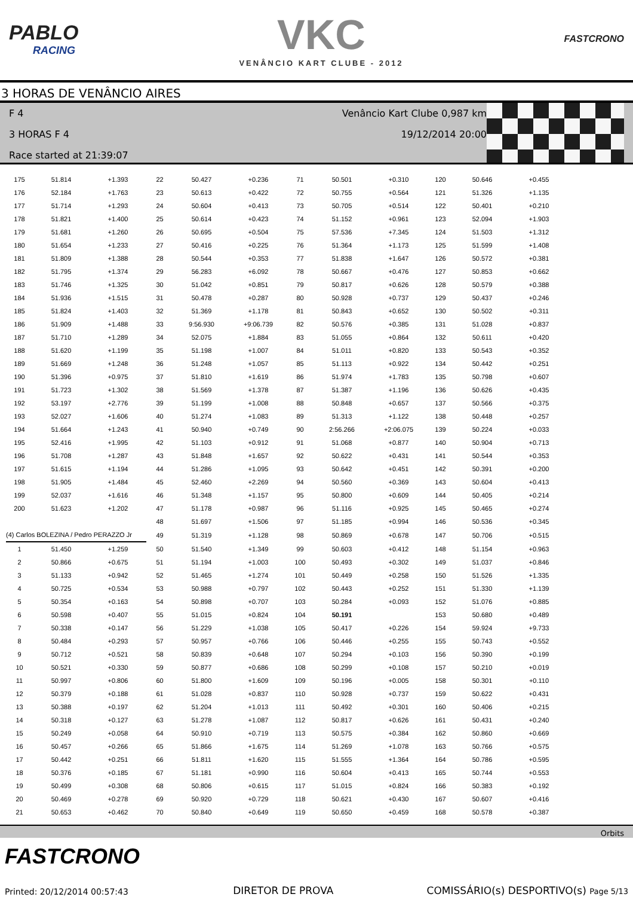PABLO
RACING
VKC
VENÂNCIO KART CLUBE - 2012
FASTCRONO
3 HORAS DE VENÂNCIO AIRES
F 4
3 HORAS F 4
Race started at 21:39:07
Venâncio Kart Clube 0,987 km
19/12/2014 20:00
| 175 | 51.814 | +1.393 | 22 | 50.427 | +0.236 | 71 | 50.501 | +0.310 | 120 | 50.646 | +0.455 |
| 176 | 52.184 | +1.763 | 23 | 50.613 | +0.422 | 72 | 50.755 | +0.564 | 121 | 51.326 | +1.135 |
| 177 | 51.714 | +1.293 | 24 | 50.604 | +0.413 | 73 | 50.705 | +0.514 | 122 | 50.401 | +0.210 |
| 178 | 51.821 | +1.400 | 25 | 50.614 | +0.423 | 74 | 51.152 | +0.961 | 123 | 52.094 | +1.903 |
| 179 | 51.681 | +1.260 | 26 | 50.695 | +0.504 | 75 | 57.536 | +7.345 | 124 | 51.503 | +1.312 |
| 180 | 51.654 | +1.233 | 27 | 50.416 | +0.225 | 76 | 51.364 | +1.173 | 125 | 51.599 | +1.408 |
| 181 | 51.809 | +1.388 | 28 | 50.544 | +0.353 | 77 | 51.838 | +1.647 | 126 | 50.572 | +0.381 |
| 182 | 51.795 | +1.374 | 29 | 56.283 | +6.092 | 78 | 50.667 | +0.476 | 127 | 50.853 | +0.662 |
| 183 | 51.746 | +1.325 | 30 | 51.042 | +0.851 | 79 | 50.817 | +0.626 | 128 | 50.579 | +0.388 |
| 184 | 51.936 | +1.515 | 31 | 50.478 | +0.287 | 80 | 50.928 | +0.737 | 129 | 50.437 | +0.246 |
| 185 | 51.824 | +1.403 | 32 | 51.369 | +1.178 | 81 | 50.843 | +0.652 | 130 | 50.502 | +0.311 |
| 186 | 51.909 | +1.488 | 33 | 9:56.930 | +9:06.739 | 82 | 50.576 | +0.385 | 131 | 51.028 | +0.837 |
| 187 | 51.710 | +1.289 | 34 | 52.075 | +1.884 | 83 | 51.055 | +0.864 | 132 | 50.611 | +0.420 |
| 188 | 51.620 | +1.199 | 35 | 51.198 | +1.007 | 84 | 51.011 | +0.820 | 133 | 50.543 | +0.352 |
| 189 | 51.669 | +1.248 | 36 | 51.248 | +1.057 | 85 | 51.113 | +0.922 | 134 | 50.442 | +0.251 |
| 190 | 51.396 | +0.975 | 37 | 51.810 | +1.619 | 86 | 51.974 | +1.783 | 135 | 50.798 | +0.607 |
| 191 | 51.723 | +1.302 | 38 | 51.569 | +1.378 | 87 | 51.387 | +1.196 | 136 | 50.626 | +0.435 |
| 192 | 53.197 | +2.776 | 39 | 51.199 | +1.008 | 88 | 50.848 | +0.657 | 137 | 50.566 | +0.375 |
| 193 | 52.027 | +1.606 | 40 | 51.274 | +1.083 | 89 | 51.313 | +1.122 | 138 | 50.448 | +0.257 |
| 194 | 51.664 | +1.243 | 41 | 50.940 | +0.749 | 90 | 2:56.266 | +2:06.075 | 139 | 50.224 | +0.033 |
| 195 | 52.416 | +1.995 | 42 | 51.103 | +0.912 | 91 | 51.068 | +0.877 | 140 | 50.904 | +0.713 |
| 196 | 51.708 | +1.287 | 43 | 51.848 | +1.657 | 92 | 50.622 | +0.431 | 141 | 50.544 | +0.353 |
| 197 | 51.615 | +1.194 | 44 | 51.286 | +1.095 | 93 | 50.642 | +0.451 | 142 | 50.391 | +0.200 |
| 198 | 51.905 | +1.484 | 45 | 52.460 | +2.269 | 94 | 50.560 | +0.369 | 143 | 50.604 | +0.413 |
| 199 | 52.037 | +1.616 | 46 | 51.348 | +1.157 | 95 | 50.800 | +0.609 | 144 | 50.405 | +0.214 |
| 200 | 51.623 | +1.202 | 47 | 51.178 | +0.987 | 96 | 51.116 | +0.925 | 145 | 50.465 | +0.274 |
| | | | 48 | 51.697 | +1.506 | 97 | 51.185 | +0.994 | 146 | 50.536 | +0.345 |
| (4) Carlos BOLEZINA / Pedro PERAZZO Jr | | | 49 | 51.319 | +1.128 | 98 | 50.869 | +0.678 | 147 | 50.706 | +0.515 |
| 1 | 51.450 | +1.259 | 50 | 51.540 | +1.349 | 99 | 50.603 | +0.412 | 148 | 51.154 | +0.963 |
| 2 | 50.866 | +0.675 | 51 | 51.194 | +1.003 | 100 | 50.493 | +0.302 | 149 | 51.037 | +0.846 |
| 3 | 51.133 | +0.942 | 52 | 51.465 | +1.274 | 101 | 50.449 | +0.258 | 150 | 51.526 | +1.335 |
| 4 | 50.725 | +0.534 | 53 | 50.988 | +0.797 | 102 | 50.443 | +0.252 | 151 | 51.330 | +1.139 |
| 5 | 50.354 | +0.163 | 54 | 50.898 | +0.707 | 103 | 50.284 | +0.093 | 152 | 51.076 | +0.885 |
| 6 | 50.598 | +0.407 | 55 | 51.015 | +0.824 | 104 | 50.191 | | 153 | 50.680 | +0.489 |
| 7 | 50.338 | +0.147 | 56 | 51.229 | +1.038 | 105 | 50.417 | +0.226 | 154 | 59.924 | +9.733 |
| 8 | 50.484 | +0.293 | 57 | 50.957 | +0.766 | 106 | 50.446 | +0.255 | 155 | 50.743 | +0.552 |
| 9 | 50.712 | +0.521 | 58 | 50.839 | +0.648 | 107 | 50.294 | +0.103 | 156 | 50.390 | +0.199 |
| 10 | 50.521 | +0.330 | 59 | 50.877 | +0.686 | 108 | 50.299 | +0.108 | 157 | 50.210 | +0.019 |
| 11 | 50.997 | +0.806 | 60 | 51.800 | +1.609 | 109 | 50.196 | +0.005 | 158 | 50.301 | +0.110 |
| 12 | 50.379 | +0.188 | 61 | 51.028 | +0.837 | 110 | 50.928 | +0.737 | 159 | 50.622 | +0.431 |
| 13 | 50.388 | +0.197 | 62 | 51.204 | +1.013 | 111 | 50.492 | +0.301 | 160 | 50.406 | +0.215 |
| 14 | 50.318 | +0.127 | 63 | 51.278 | +1.087 | 112 | 50.817 | +0.626 | 161 | 50.431 | +0.240 |
| 15 | 50.249 | +0.058 | 64 | 50.910 | +0.719 | 113 | 50.575 | +0.384 | 162 | 50.860 | +0.669 |
| 16 | 50.457 | +0.266 | 65 | 51.866 | +1.675 | 114 | 51.269 | +1.078 | 163 | 50.766 | +0.575 |
| 17 | 50.442 | +0.251 | 66 | 51.811 | +1.620 | 115 | 51.555 | +1.364 | 164 | 50.786 | +0.595 |
| 18 | 50.376 | +0.185 | 67 | 51.181 | +0.990 | 116 | 50.604 | +0.413 | 165 | 50.744 | +0.553 |
| 19 | 50.499 | +0.308 | 68 | 50.806 | +0.615 | 117 | 51.015 | +0.824 | 166 | 50.383 | +0.192 |
| 20 | 50.469 | +0.278 | 69 | 50.920 | +0.729 | 118 | 50.621 | +0.430 | 167 | 50.607 | +0.416 |
| 21 | 50.653 | +0.462 | 70 | 50.840 | +0.649 | 119 | 50.650 | +0.459 | 168 | 50.578 | +0.387 |
Orbits
FASTCRONO
Printed: 20/12/2014 00:57:43
DIRETOR DE PROVA
COMISSÁRIO(s) DESPORTIVO(s) Page 5/13